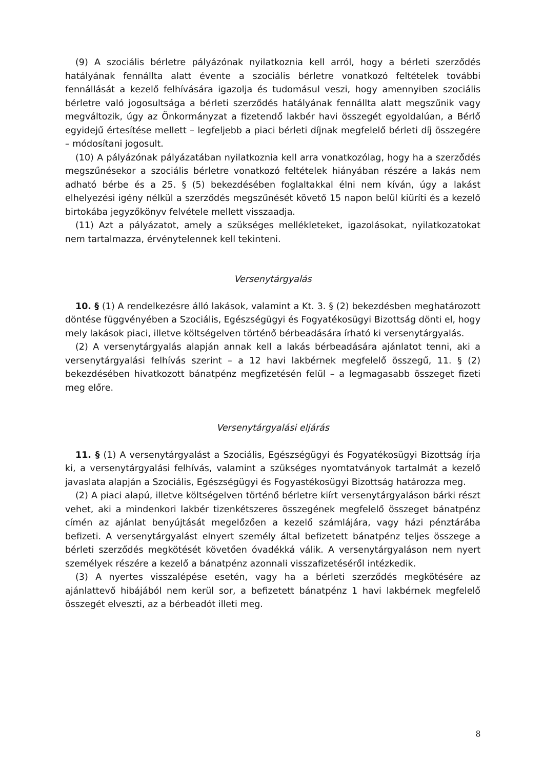(9) A szociális bérletre pályázónak nyilatkoznia kell arról, hogy a bérleti szerződés hatályának fennállta alatt évente a szociális bérletre vonatkozó feltételek további fennállását a kezelő felhívására igazolja és tudomásul veszi, hogy amennyiben szociális bérletre való jogosultsága a bérleti szerződés hatályának fennállta alatt megszűnik vagy megváltozik, úgy az Önkormányzat a fizetendő lakbér havi összegét egyoldalúan, a Bérlő egyidejű értesítése mellett – legfeljebb a piaci bérleti díjnak megfelelő bérleti díj összegére – módosítani jogosult.
(10) A pályázónak pályázatában nyilatkoznia kell arra vonatkozólag, hogy ha a szerződés megszűnésekor a szociális bérletre vonatkozó feltételek hiányában részére a lakás nem adható bérbe és a 25. § (5) bekezdésében foglaltakkal élni nem kíván, úgy a lakást elhelyezési igény nélkül a szerződés megszűnését követő 15 napon belül kiüríti és a kezelő birtokába jegyzőkönyv felvétele mellett visszaadja.
(11) Azt a pályázatot, amely a szükséges mellékleteket, igazolásokat, nyilatkozatokat nem tartalmazza, érvénytelennek kell tekinteni.
Versenytárgyalás
10. § (1) A rendelkezésre álló lakások, valamint a Kt. 3. § (2) bekezdésben meghatározott döntése függvényében a Szociális, Egészségügyi és Fogyatékosügyi Bizottság dönti el, hogy mely lakások piaci, illetve költségelven történő bérbeadására írható ki versenytárgyalás.
(2) A versenytárgyalás alapján annak kell a lakás bérbeadására ajánlatot tenni, aki a versenytárgyalási felhívás szerint – a 12 havi lakbérnek megfelelő összegű, 11. § (2) bekezdésében hivatkozott bánatpénz megfizetésén felül – a legmagasabb összeget fizeti meg előre.
Versenytárgyalási eljárás
11. § (1) A versenytárgyalást a Szociális, Egészségügyi és Fogyatékosügyi Bizottság írja ki, a versenytárgyalási felhívás, valamint a szükséges nyomtatványok tartalmát a kezelő javaslata alapján a Szociális, Egészségügyi és Fogyastékosügyi Bizottság határozza meg.
(2) A piaci alapú, illetve költségelven történő bérletre kiírt versenytárgyaláson bárki részt vehet, aki a mindenkori lakbér tizenkétszeres összegének megfelelő összeget bánatpénz címén az ajánlat benyújtását megelőzően a kezelő számlájára, vagy házi pénztárába befizeti. A versenytárgyalást elnyert személy által befizetett bánatpénz teljes összege a bérleti szerződés megkötését követően óvadékká válik. A versenytárgyaláson nem nyert személyek részére a kezelő a bánatpénz azonnali visszafizetéséről intézkedik.
(3) A nyertes visszalépése esetén, vagy ha a bérleti szerződés megkötésére az ajánlattevő hibájából nem kerül sor, a befizetett bánatpénz 1 havi lakbérnek megfelelő összegét elveszti, az a bérbeadót illeti meg.
8